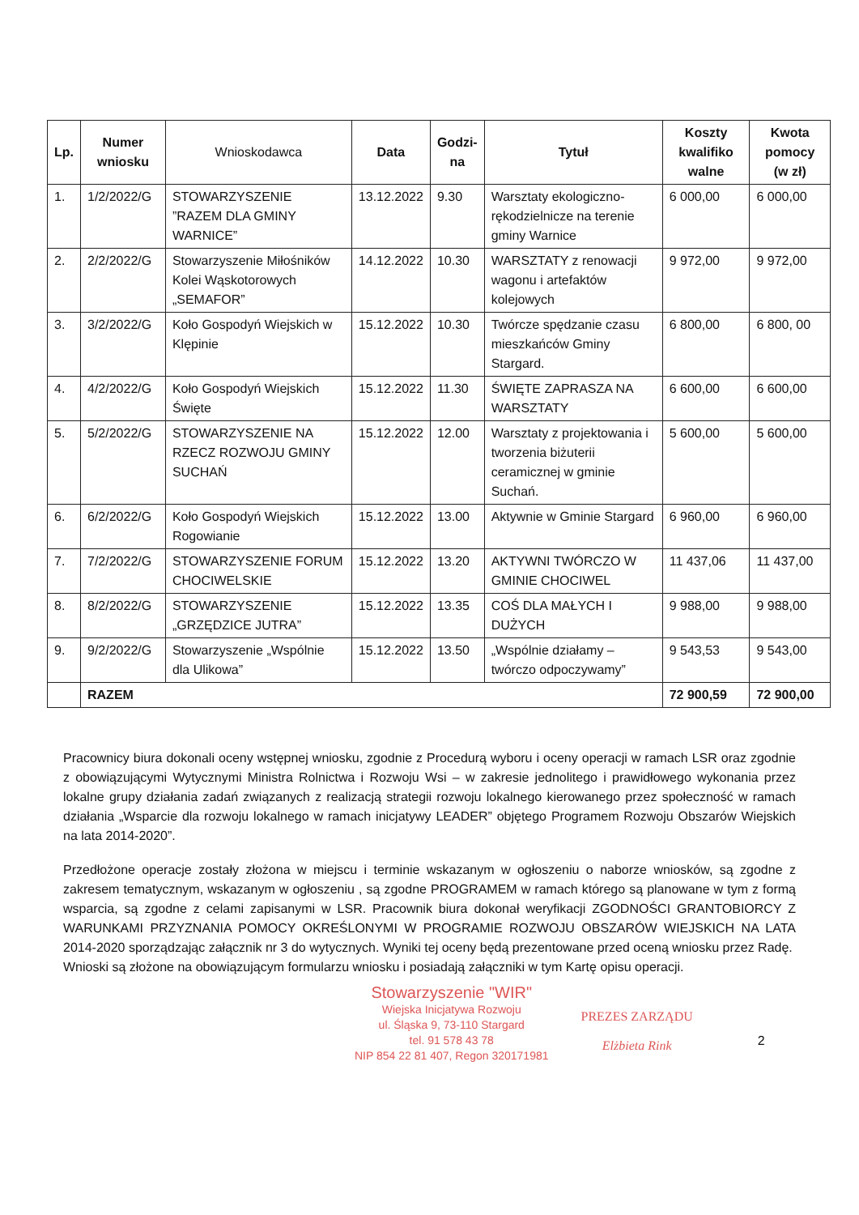| Lp. | Numer wniosku | Wnioskodawca | Data | Godzi- na | Tytuł | Koszty kwalifiko walne | Kwota pomocy (w zł) |
| --- | --- | --- | --- | --- | --- | --- | --- |
| 1. | 1/2/2022/G | STOWARZYSZENIE ”RAZEM DLA GMINY WARNICE” | 13.12.2022 | 9.30 | Warsztaty ekologiczno-rękodzielnicze na terenie gminy Warnice | 6 000,00 | 6 000,00 |
| 2. | 2/2/2022/G | Stowarzyszenie Miłośników Kolei Wąskotorowych „SEMAFOR” | 14.12.2022 | 10.30 | WARSZTATY z renowacji wagonu i artefaktów kolejowych | 9 972,00 | 9 972,00 |
| 3. | 3/2/2022/G | Koło Gospodyń Wiejskich w Klępinie | 15.12.2022 | 10.30 | Twórcze spędzanie czasu mieszkańców Gminy Stargard. | 6 800,00 | 6 800, 00 |
| 4. | 4/2/2022/G | Koło Gospodyń Wiejskich Święte | 15.12.2022 | 11.30 | ŚWIĘTE ZAPRASZA NA WARSZTATY | 6 600,00 | 6 600,00 |
| 5. | 5/2/2022/G | STOWARZYSZENIE NA RZECZ ROZWOJU GMINY SUCHAŃ | 15.12.2022 | 12.00 | Warsztaty z projektowania i tworzenia biżuterii ceramicznej w gminie Suchań. | 5 600,00 | 5 600,00 |
| 6. | 6/2/2022/G | Koło Gospodyń Wiejskich Rogowianie | 15.12.2022 | 13.00 | Aktywnie w Gminie Stargard | 6 960,00 | 6 960,00 |
| 7. | 7/2/2022/G | STOWARZYSZENIE FORUM CHOCIWELSKIE | 15.12.2022 | 13.20 | AKTYWNI TWÓRCZO W GMINIE CHOCIWEL | 11 437,06 | 11 437,00 |
| 8. | 8/2/2022/G | STOWARZYSZENIE „GRZĘDZICE JUTRA” | 15.12.2022 | 13.35 | COŚ DLA MAŁYCH I DUŻYCH | 9 988,00 | 9 988,00 |
| 9. | 9/2/2022/G | Stowarzyszenie „Wspólnie dla Ulikowa” | 15.12.2022 | 13.50 | „Wspólnie działamy – twórczo odpoczywamy” | 9 543,53 | 9 543,00 |
| | RAZEM | | | | | 72 900,59 | 72 900,00 |
Pracownicy biura dokonali oceny wstępnej wniosku, zgodnie z Procedurą wyboru i oceny operacji w ramach LSR oraz zgodnie z obowiązującymi Wytycznymi Ministra Rolnictwa i Rozwoju Wsi – w zakresie jednolitego i prawidłowego wykonania przez lokalne grupy działania zadań związanych z realizacją strategii rozwoju lokalnego kierowanego przez społeczność w ramach działania „Wsparcie dla rozwoju lokalnego w ramach inicjatywy LEADER” objętego Programem Rozwoju Obszarów Wiejskich na lata 2014-2020”.
Przedłożone operacje zostały złożona w miejscu i terminie wskazanym w ogłoszeniu o naborze wniosków, są zgodne z zakresem tematycznym, wskazanym w ogłoszeniu , są zgodne PROGRAMEM w ramach którego są planowane w tym z formą wsparcia, są zgodne z celami zapisanymi w LSR. Pracownik biura dokonał weryfikacji ZGODNOŚCI GRANTOBIORCY Z WARUNKAMI PRZYZNANIA POMOCY OKREŚLONYMI W PROGRAMIE ROZWOJU OBSZARÓW WIEJSKICH NA LATA 2014-2020 sporządzając załącznik nr 3 do wytycznych. Wyniki tej oceny będą prezentowane przed oceną wniosku przez Radę.
Wnioski są złożone na obowiązującym formularzu wniosku i posiadają załączniki w tym Kartę opisu operacji.
Stowarzyszenie "WIR"
Wiejska Inicjatywa Rozwoju
ul. Śląska 9, 73-110 Stargard
tel. 91 578 43 78
NIP 854 22 81 407, Regon 320171981
PREZES ZARZĄDU
Elżbieta Rink
2